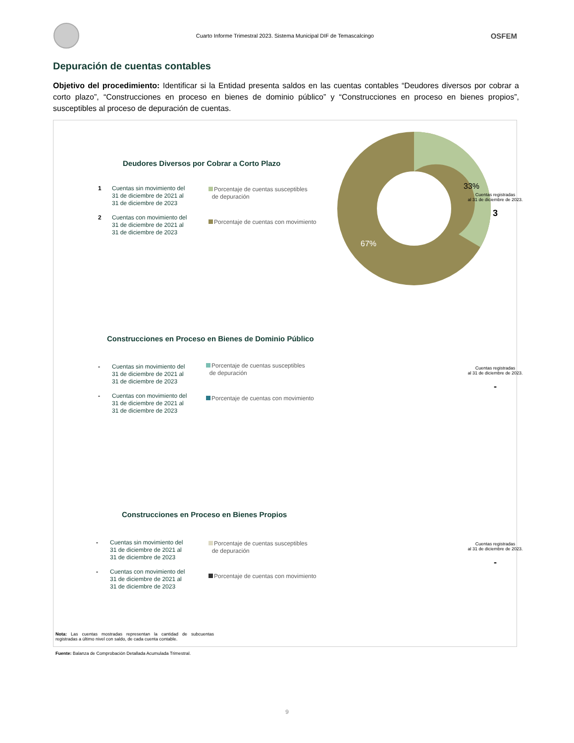Cuarto Informe Trimestral 2023. Sistema Municipal DIF de Temascalcingo
OSFEM
Depuración de cuentas contables
Objetivo del procedimiento: Identificar si la Entidad presenta saldos en las cuentas contables “Deudores diversos por cobrar a corto plazo”, “Construcciones en proceso en bienes de dominio público” y “Construcciones en proceso en bienes propios”, susceptibles al proceso de depuración de cuentas.
Deudores Diversos por Cobrar a Corto Plazo
1 Cuentas sin movimiento del
31 de diciembre de 2021 al
31 de diciembre de 2023
2 Cuentas con movimiento del
31 de diciembre de 2021 al
31 de diciembre de 2023
Porcentaje de cuentas susceptibles
de depuración
Porcentaje de cuentas con movimiento
33%
67%
Cuentas registradas
al 31 de diciembre de 2023.
3
Construcciones en Proceso en Bienes de Dominio Público
- Cuentas sin movimiento del
31 de diciembre de 2021 al
31 de diciembre de 2023
- Cuentas con movimiento del
31 de diciembre de 2021 al
31 de diciembre de 2023
Porcentaje de cuentas susceptibles
de depuración
Porcentaje de cuentas con movimiento
Cuentas registradas
al 31 de diciembre de 2023.
-
Construcciones en Proceso en Bienes Propios
- Cuentas sin movimiento del
31 de diciembre de 2021 al
31 de diciembre de 2023
- Cuentas con movimiento del
31 de diciembre de 2021 al
31 de diciembre de 2023
Porcentaje de cuentas susceptibles
de depuración
Porcentaje de cuentas con movimiento
Cuentas registradas
al 31 de diciembre de 2023.
-
Nota: Las cuentas mostradas representan la cantidad de subcuentas registradas a último nivel con saldo, de cada cuenta contable.
Fuente: Balanza de Comprobación Detallada Acumulada Trimestral.
9